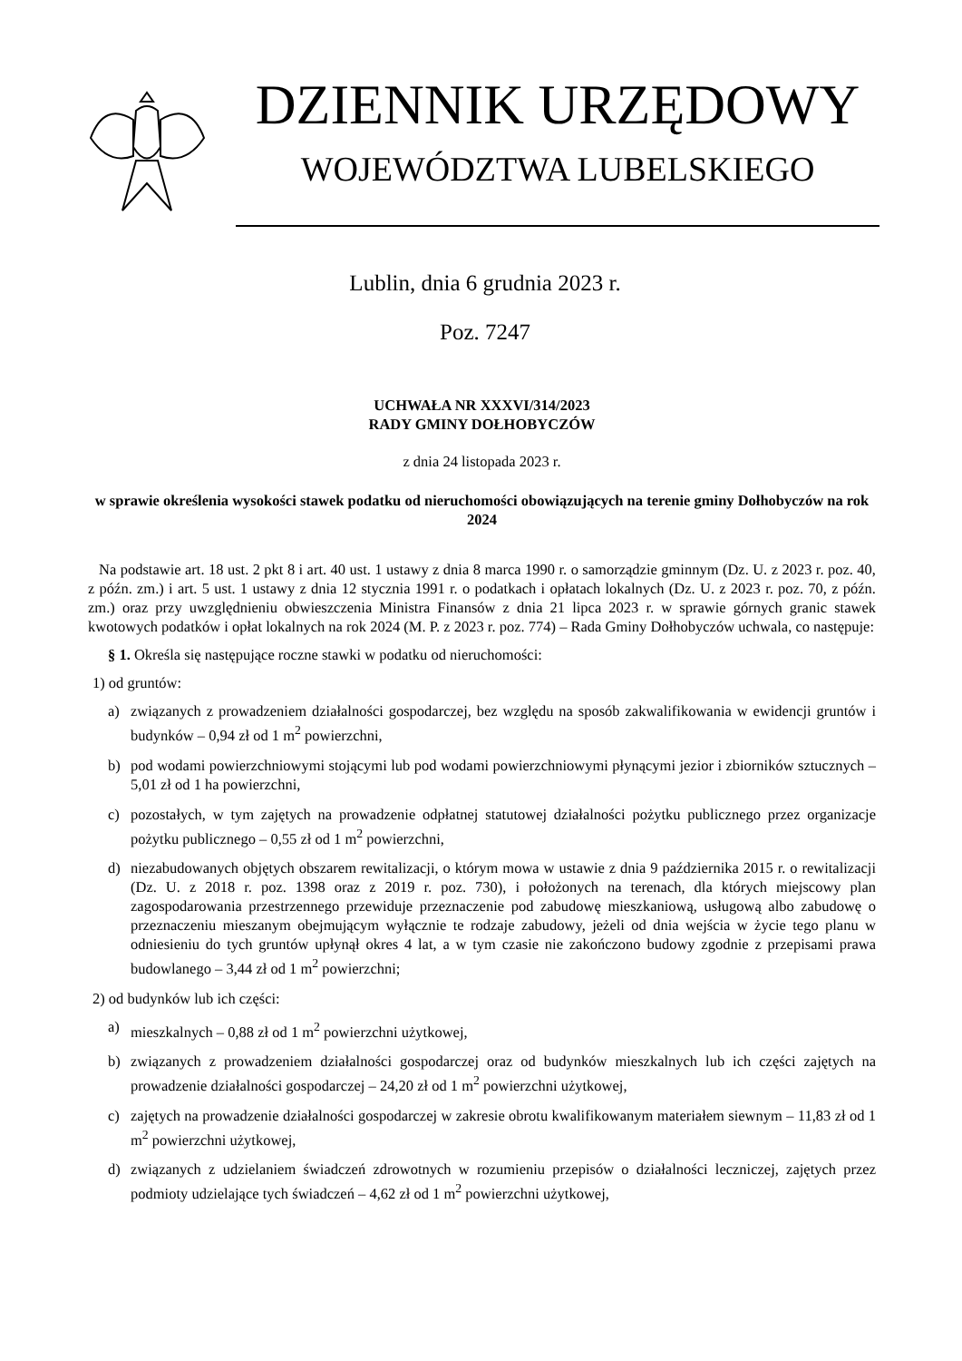DZIENNIK URZĘDOWY
WOJEWÓDZTWA LUBELSKIEGO
Lublin, dnia 6 grudnia 2023 r.
Poz. 7247
UCHWAŁA NR XXXVI/314/2023
RADY GMINY DOŁHOBYCZÓW
z dnia 24 listopada 2023 r.
w sprawie określenia wysokości stawek podatku od nieruchomości obowiązujących na terenie gminy Dołhobyczów na rok 2024
Na podstawie art. 18 ust. 2 pkt 8 i art. 40 ust. 1 ustawy z dnia 8 marca 1990 r. o samorządzie gminnym (Dz. U. z 2023 r. poz. 40, z późn. zm.) i art. 5 ust. 1 ustawy z dnia 12 stycznia 1991 r. o podatkach i opłatach lokalnych (Dz. U. z 2023 r. poz. 70, z późn. zm.) oraz przy uwzględnieniu obwieszczenia Ministra Finansów z dnia 21 lipca 2023 r. w sprawie górnych granic stawek kwotowych podatków i opłat lokalnych na rok 2024 (M. P. z 2023 r. poz. 774) – Rada Gminy Dołhobyczów uchwala, co następuje:
§ 1. Określa się następujące roczne stawki w podatku od nieruchomości:
1) od gruntów:
a) związanych z prowadzeniem działalności gospodarczej, bez względu na sposób zakwalifikowania w ewidencji gruntów i budynków – 0,94 zł od 1 m<sup>2</sup> powierzchni,
b) pod wodami powierzchniowymi stojącymi lub pod wodami powierzchniowymi płynącymi jezior i zbiorników sztucznych – 5,01 zł od 1 ha powierzchni,
c) pozostałych, w tym zajętych na prowadzenie odpłatnej statutowej działalności pożytku publicznego przez organizacje pożytku publicznego – 0,55 zł od 1 m<sup>2</sup> powierzchni,
d) niezabudowanych objętych obszarem rewitalizacji, o którym mowa w ustawie z dnia 9 października 2015 r. o rewitalizacji (Dz. U. z 2018 r. poz. 1398 oraz z 2019 r. poz. 730), i położonych na terenach, dla których miejscowy plan zagospodarowania przestrzennego przewiduje przeznaczenie pod zabudowę mieszkaniową, usługową albo zabudowę o przeznaczeniu mieszanym obejmującym wyłącznie te rodzaje zabudowy, jeżeli od dnia wejścia w życie tego planu w odniesieniu do tych gruntów upłynął okres 4 lat, a w tym czasie nie zakończono budowy zgodnie z przepisami prawa budowlanego – 3,44 zł od 1 m<sup>2</sup> powierzchni;
2) od budynków lub ich części:
a) mieszkalnych – 0,88 zł od 1 m<sup>2</sup> powierzchni użytkowej,
b) związanych z prowadzeniem działalności gospodarczej oraz od budynków mieszkalnych lub ich części zajętych na prowadzenie działalności gospodarczej – 24,20 zł od 1 m<sup>2</sup> powierzchni użytkowej,
c) zajętych na prowadzenie działalności gospodarczej w zakresie obrotu kwalifikowanym materiałem siewnym – 11,83 zł od 1 m<sup>2</sup> powierzchni użytkowej,
d) związanych z udzielaniem świadczeń zdrowotnych w rozumieniu przepisów o działalności leczniczej, zajętych przez podmioty udzielające tych świadczeń – 4,62 zł od 1 m<sup>2</sup> powierzchni użytkowej,